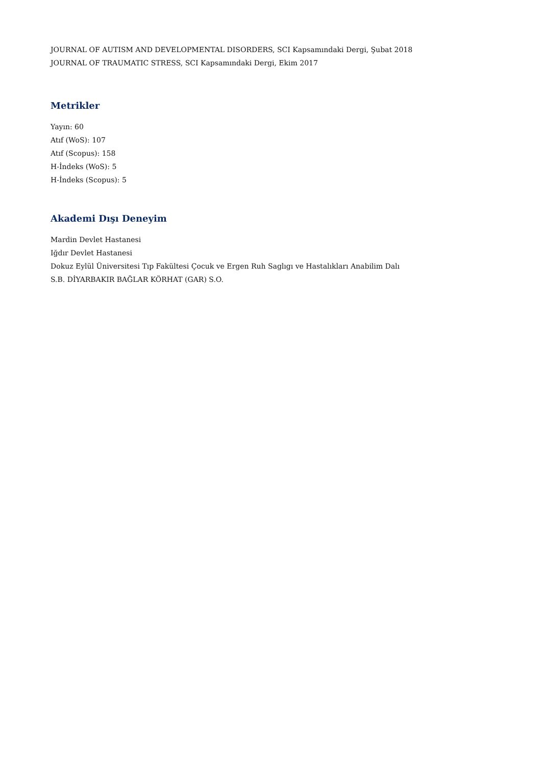JOURNAL OF AUTISM AND DEVELOPMENTAL DISORDERS, SCI Kapsamındaki Dergi, Şubat 2018
JOURNAL OF TRAUMATIC STRESS, SCI Kapsamındaki Dergi, Ekim 2017
Metrikler
Yayın: 60
Atıf (WoS): 107
Atıf (Scopus): 158
H-İndeks (WoS): 5
H-İndeks (Scopus): 5
Akademi Dışı Deneyim
Mardin Devlet Hastanesi
Iğdır Devlet Hastanesi
Dokuz Eylül Üniversitesi Tıp Fakültesi Çocuk ve Ergen Ruh Saglıgı ve Hastalıkları Anabilim Dalı
S.B. DİYARBAKIR BAĞLAR KÖRHAT (GAR) S.O.